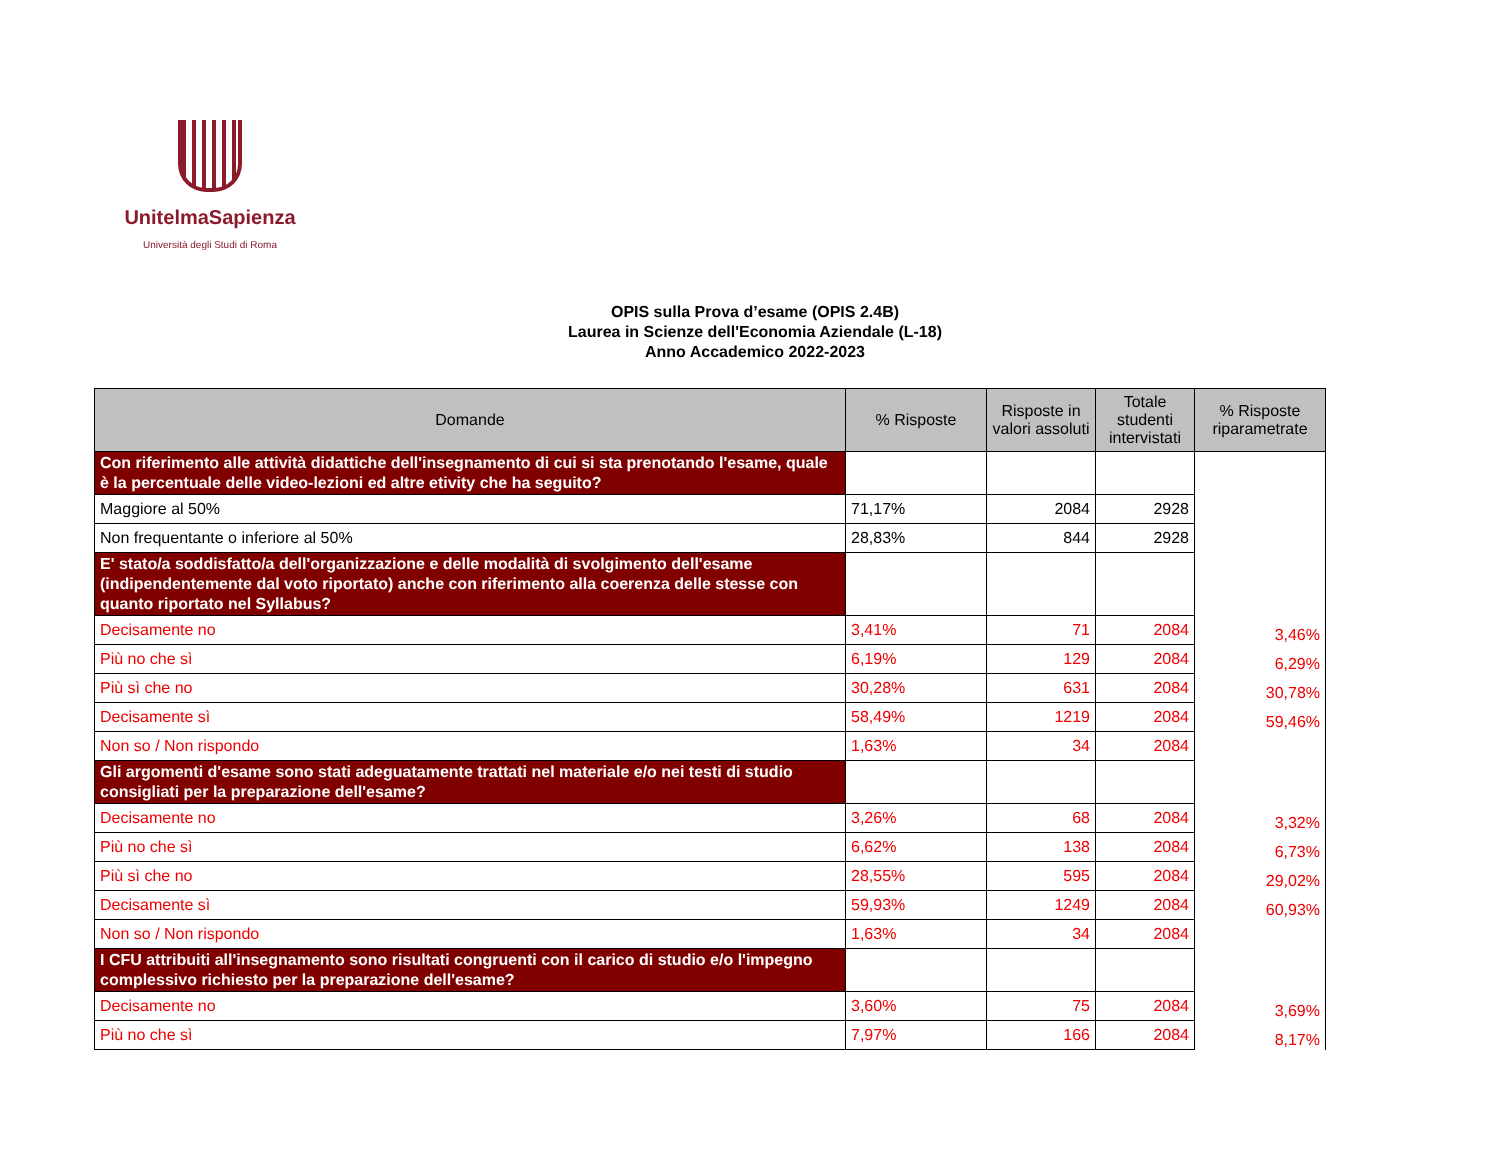UnitelmaSapienza
Università degli Studi di Roma
OPIS sulla Prova d’esame (OPIS 2.4B)
Laurea in Scienze dell'Economia Aziendale (L-18)
Anno Accademico 2022-2023
| Domande | % Risposte | Risposte in valori assoluti | Totale studenti intervistati | % Risposte riparametrate |
| --- | --- | --- | --- | --- |
| Con riferimento alle attività didattiche dell'insegnamento di cui si sta prenotando l'esame, quale è la percentuale delle video-lezioni ed altre etivity che ha seguito? | | | | |
| Maggiore al 50% | 71,17% | 2084 | 2928 | |
| Non frequentante o inferiore al 50% | 28,83% | 844 | 2928 | |
| E' stato/a soddisfatto/a dell'organizzazione e delle modalità di svolgimento dell'esame (indipendentemente dal voto riportato) anche con riferimento alla coerenza delle stesse con quanto riportato nel Syllabus? | | | | |
| Decisamente no | 3,41% | 71 | 2084 | 3,46% |
| Più no che sì | 6,19% | 129 | 2084 | 6,29% |
| Più sì che no | 30,28% | 631 | 2084 | 30,78% |
| Decisamente sì | 58,49% | 1219 | 2084 | 59,46% |
| Non so / Non rispondo | 1,63% | 34 | 2084 | |
| Gli argomenti d'esame sono stati adeguatamente trattati nel materiale e/o nei testi di studio consigliati per la preparazione dell'esame? | | | | |
| Decisamente no | 3,26% | 68 | 2084 | 3,32% |
| Più no che sì | 6,62% | 138 | 2084 | 6,73% |
| Più sì che no | 28,55% | 595 | 2084 | 29,02% |
| Decisamente sì | 59,93% | 1249 | 2084 | 60,93% |
| Non so / Non rispondo | 1,63% | 34 | 2084 | |
| I CFU attribuiti all'insegnamento sono risultati congruenti con il carico di studio e/o l'impegno complessivo richiesto per la preparazione dell'esame? | | | | |
| Decisamente no | 3,60% | 75 | 2084 | 3,69% |
| Più no che sì | 7,97% | 166 | 2084 | 8,17% |